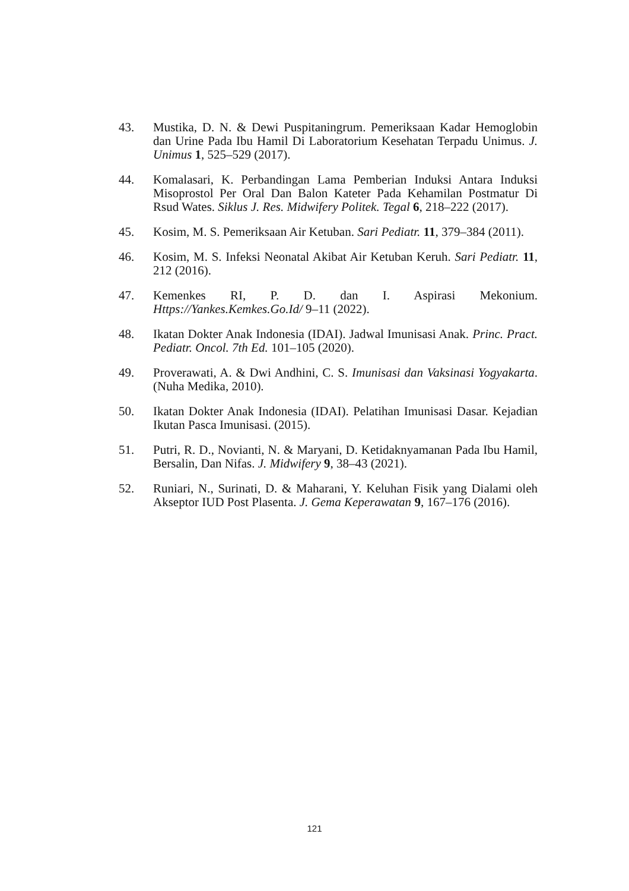43. Mustika, D. N. & Dewi Puspitaningrum. Pemeriksaan Kadar Hemoglobin dan Urine Pada Ibu Hamil Di Laboratorium Kesehatan Terpadu Unimus. J. Unimus 1, 525–529 (2017).
44. Komalasari, K. Perbandingan Lama Pemberian Induksi Antara Induksi Misoprostol Per Oral Dan Balon Kateter Pada Kehamilan Postmatur Di Rsud Wates. Siklus J. Res. Midwifery Politek. Tegal 6, 218–222 (2017).
45. Kosim, M. S. Pemeriksaan Air Ketuban. Sari Pediatr. 11, 379–384 (2011).
46. Kosim, M. S. Infeksi Neonatal Akibat Air Ketuban Keruh. Sari Pediatr. 11, 212 (2016).
47. Kemenkes RI, P. D. dan I. Aspirasi Mekonium. Https://Yankes.Kemkes.Go.Id/ 9–11 (2022).
48. Ikatan Dokter Anak Indonesia (IDAI). Jadwal Imunisasi Anak. Princ. Pract. Pediatr. Oncol. 7th Ed. 101–105 (2020).
49. Proverawati, A. & Dwi Andhini, C. S. Imunisasi dan Vaksinasi Yogyakarta. (Nuha Medika, 2010).
50. Ikatan Dokter Anak Indonesia (IDAI). Pelatihan Imunisasi Dasar. Kejadian Ikutan Pasca Imunisasi. (2015).
51. Putri, R. D., Novianti, N. & Maryani, D. Ketidaknyamanan Pada Ibu Hamil, Bersalin, Dan Nifas. J. Midwifery 9, 38–43 (2021).
52. Runiari, N., Surinati, D. & Maharani, Y. Keluhan Fisik yang Dialami oleh Akseptor IUD Post Plasenta. J. Gema Keperawatan 9, 167–176 (2016).
121